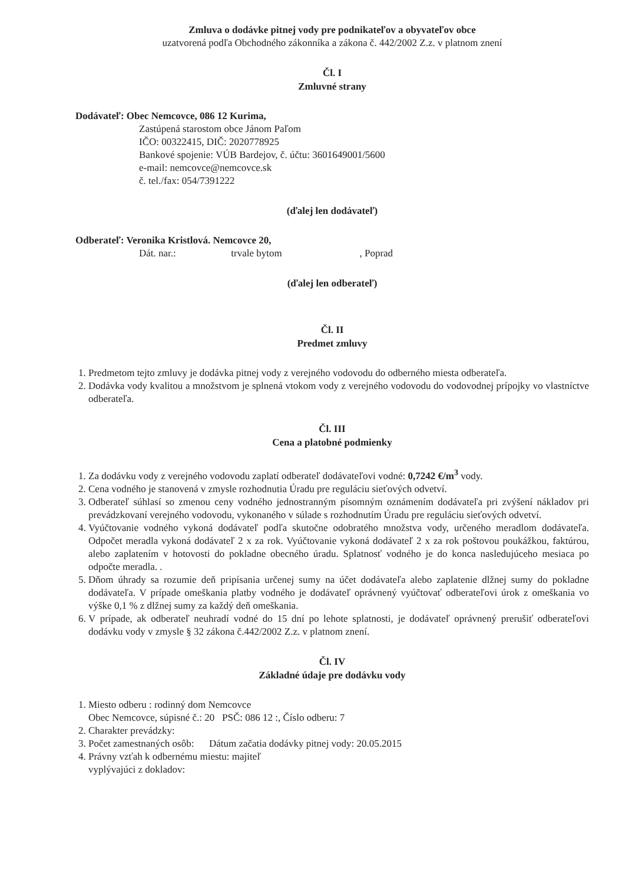Zmluva o dodávke pitnej vody pre podnikateľov a obyvateľov obce
uzatvorená podľa Obchodného zákonníka a zákona č. 442/2002 Z.z. v platnom znení
Čl. I
Zmluvné strany
Dodávateľ: Obec Nemcovce, 086 12 Kurima,
Zastúpená starostom obce Jánom Paľom
IČO: 00322415, DIČ: 2020778925
Bankové spojenie: VÚB Bardejov, č. účtu: 3601649001/5600
e-mail: nemcovce@nemcovce.sk
č. tel./fax: 054/7391222
(ďalej len dodávateľ)
Odberateľ: Veronika Kristlová. Nemcovce 20,
Dát. nar.: trvale bytom , Poprad
(ďalej len odberateľ)
Čl. II
Predmet zmluvy
1. Predmetom tejto zmluvy je dodávka pitnej vody z verejného vodovodu do odberného miesta odberateľa.
2. Dodávka vody kvalitou a množstvom je splnená vtokom vody z verejného vodovodu do vodovodnej prípojky vo vlastníctve odberateľa.
Čl. III
Cena a platobné podmienky
1. Za dodávku vody z verejného vodovodu zaplatí odberateľ dodávateľovi vodné: 0,7242 €/m<sup>3</sup> vody.
2. Cena vodného je stanovená v zmysle rozhodnutia Úradu pre reguláciu sieťových odvetví.
3. Odberateľ súhlasí so zmenou ceny vodného jednostranným písomným oznámením dodávateľa pri zvýšení nákladov pri prevádzkovaní verejného vodovodu, vykonaného v súlade s rozhodnutím Úradu pre reguláciu sieťových odvetví.
4. Vyúčtovanie vodného vykoná dodávateľ podľa skutočne odobratého množstva vody, určeného meradlom dodávateľa. Odpočet meradla vykoná dodávateľ 2 x za rok. Vyúčtovanie vykoná dodávateľ 2 x za rok poštovou poukážkou, faktúrou, alebo zaplatením v hotovosti do pokladne obecného úradu. Splatnosť vodného je do konca nasledujúceho mesiaca po odpočte meradla. .
5. Dňom úhrady sa rozumie deň pripísania určenej sumy na účet dodávateľa alebo zaplatenie dlžnej sumy do pokladne dodávateľa. V prípade omeškania platby vodného je dodávateľ oprávnený vyúčtovať odberateľovi úrok z omeškania vo výške 0,1 % z dlžnej sumy za každý deň omeškania.
6. V prípade, ak odberateľ neuhradí vodné do 15 dní po lehote splatnosti, je dodávateľ oprávnený prerušiť odberateľovi dodávku vody v zmysle § 32 zákona č.442/2002 Z.z. v platnom znení.
Čl. IV
Základné údaje pre dodávku vody
1. Miesto odberu : rodinný dom Nemcovce
Obec Nemcovce, súpisné č.: 20 PSČ: 086 12 :, Číslo odberu: 7
2. Charakter prevádzky:
3. Počet zamestnaných osôb: Dátum začatia dodávky pitnej vody: 20.05.2015
4. Právny vzťah k odbernému miestu: majiteľ
vyplývajúci z dokladov: